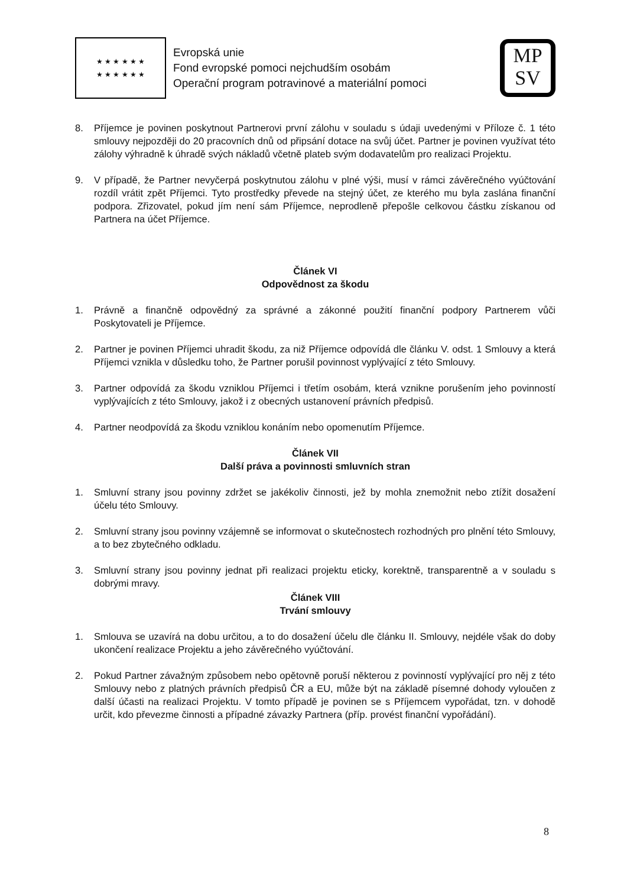★ ★ ★ ★ ★ ★
★ ★ ★ ★ ★ ★
Evropská unie
Fond evropské pomoci nejchudším osobám
Operační program potravinové a materiální pomoci
MP
SV
8. Příjemce je povinen poskytnout Partnerovi první zálohu v souladu s údaji uvedenými v Příloze č. 1 této smlouvy nejpozději do 20 pracovních dnů od připsání dotace na svůj účet. Partner je povinen využívat této zálohy výhradně k úhradě svých nákladů včetně plateb svým dodavatelům pro realizaci Projektu.
9. V případě, že Partner nevyčerpá poskytnutou zálohu v plné výši, musí v rámci závěrečného vyúčtování rozdíl vrátit zpět Příjemci. Tyto prostředky převede na stejný účet, ze kterého mu byla zaslána finanční podpora. Zřizovatel, pokud jím není sám Příjemce, neprodleně přepošle celkovou částku získanou od Partnera na účet Příjemce.
Článek VI
Odpovědnost za škodu
1. Právně a finančně odpovědný za správné a zákonné použití finanční podpory Partnerem vůči Poskytovateli je Příjemce.
2. Partner je povinen Příjemci uhradit škodu, za niž Příjemce odpovídá dle článku V. odst. 1 Smlouvy a která Příjemci vznikla v důsledku toho, že Partner porušil povinnost vyplývající z této Smlouvy.
3. Partner odpovídá za škodu vzniklou Příjemci i třetím osobám, která vznikne porušením jeho povinností vyplývajících z této Smlouvy, jakož i z obecných ustanovení právních předpisů.
4. Partner neodpovídá za škodu vzniklou konáním nebo opomenutím Příjemce.
Článek VII
Další práva a povinnosti smluvních stran
1. Smluvní strany jsou povinny zdržet se jakékoliv činnosti, jež by mohla znemožnit nebo ztížit dosažení účelu této Smlouvy.
2. Smluvní strany jsou povinny vzájemně se informovat o skutečnostech rozhodných pro plnění této Smlouvy, a to bez zbytečného odkladu.
3. Smluvní strany jsou povinny jednat při realizaci projektu eticky, korektně, transparentně a v souladu s dobrými mravy.
Článek VIII
Trvání smlouvy
1. Smlouva se uzavírá na dobu určitou, a to do dosažení účelu dle článku II. Smlouvy, nejdéle však do doby ukončení realizace Projektu a jeho závěrečného vyúčtování.
2. Pokud Partner závažným způsobem nebo opětovně poruší některou z povinností vyplývající pro něj z této Smlouvy nebo z platných právních předpisů ČR a EU, může být na základě písemné dohody vyloučen z další účasti na realizaci Projektu. V tomto případě je povinen se s Příjemcem vypořádat, tzn. v dohodě určit, kdo převezme činnosti a případné závazky Partnera (příp. provést finanční vypořádání).
8